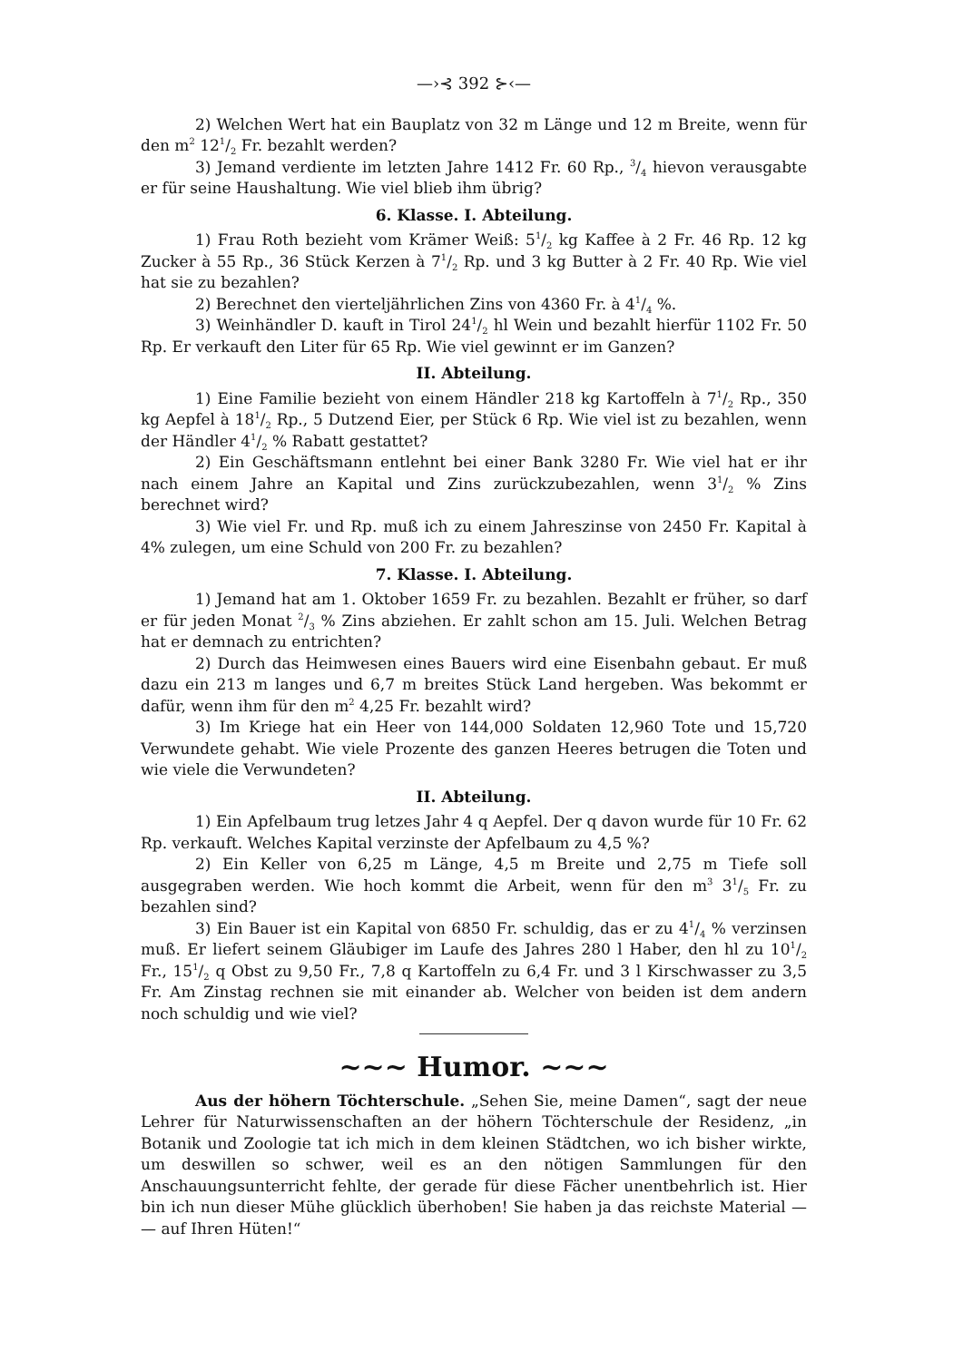—›⊰ 392 ⊱‹—
2) Welchen Wert hat ein Bauplatz von 32 m Länge und 12 m Breite, wenn für den m<sup>2</sup> 121/2 Fr. bezahlt werden?
3) Jemand verdiente im letzten Jahre 1412 Fr. 60 Rp., 3/4 hievon verausgabte er für seine Haushaltung. Wie viel blieb ihm übrig?
6. Klasse. I. Abteilung.
1) Frau Roth bezieht vom Krämer Weiß: 51/2 kg Kaffee à 2 Fr. 46 Rp. 12 kg Zucker à 55 Rp., 36 Stück Kerzen à 71/2 Rp. und 3 kg Butter à 2 Fr. 40 Rp. Wie viel hat sie zu bezahlen?
2) Berechnet den vierteljährlichen Zins von 4360 Fr. à 41/4 %.
3) Weinhändler D. kauft in Tirol 241/2 hl Wein und bezahlt hierfür 1102 Fr. 50 Rp. Er verkauft den Liter für 65 Rp. Wie viel gewinnt er im Ganzen?
II. Abteilung.
1) Eine Familie bezieht von einem Händler 218 kg Kartoffeln à 71/2 Rp., 350 kg Aepfel à 181/2 Rp., 5 Dutzend Eier, per Stück 6 Rp. Wie viel ist zu bezahlen, wenn der Händler 41/2 % Rabatt gestattet?
2) Ein Geschäftsmann entlehnt bei einer Bank 3280 Fr. Wie viel hat er ihr nach einem Jahre an Kapital und Zins zurückzubezahlen, wenn 31/2 % Zins berechnet wird?
3) Wie viel Fr. und Rp. muß ich zu einem Jahreszinse von 2450 Fr. Kapital à 4% zulegen, um eine Schuld von 200 Fr. zu bezahlen?
7. Klasse. I. Abteilung.
1) Jemand hat am 1. Oktober 1659 Fr. zu bezahlen. Bezahlt er früher, so darf er für jeden Monat 2/3 % Zins abziehen. Er zahlt schon am 15. Juli. Welchen Betrag hat er demnach zu entrichten?
2) Durch das Heimwesen eines Bauers wird eine Eisenbahn gebaut. Er muß dazu ein 213 m langes und 6,7 m breites Stück Land hergeben. Was bekommt er dafür, wenn ihm für den m<sup>2</sup> 4,25 Fr. bezahlt wird?
3) Im Kriege hat ein Heer von 144,000 Soldaten 12,960 Tote und 15,720 Verwundete gehabt. Wie viele Prozente des ganzen Heeres betrugen die Toten und wie viele die Verwundeten?
II. Abteilung.
1) Ein Apfelbaum trug letzes Jahr 4 q Aepfel. Der q davon wurde für 10 Fr. 62 Rp. verkauft. Welches Kapital verzinste der Apfelbaum zu 4,5 %?
2) Ein Keller von 6,25 m Länge, 4,5 m Breite und 2,75 m Tiefe soll ausgegraben werden. Wie hoch kommt die Arbeit, wenn für den m<sup>3</sup> 31/5 Fr. zu bezahlen sind?
3) Ein Bauer ist ein Kapital von 6850 Fr. schuldig, das er zu 41/4 % verzinsen muß. Er liefert seinem Gläubiger im Laufe des Jahres 280 l Haber, den hl zu 101/2 Fr., 151/2 q Obst zu 9,50 Fr., 7,8 q Kartoffeln zu 6,4 Fr. und 3 l Kirschwasser zu 3,5 Fr. Am Zinstag rechnen sie mit einander ab. Welcher von beiden ist dem andern noch schuldig und wie viel?
~~~ Humor. ~~~
Aus der höhern Töchterschule. „Sehen Sie, meine Damen“, sagt der neue Lehrer für Naturwissenschaften an der höhern Töchterschule der Residenz, „in Botanik und Zoologie tat ich mich in dem kleinen Städtchen, wo ich bisher wirkte, um deswillen so schwer, weil es an den nötigen Sammlungen für den Anschauungsunterricht fehlte, der gerade für diese Fächer unentbehrlich ist. Hier bin ich nun dieser Mühe glücklich überhoben! Sie haben ja das reichste Material — — auf Ihren Hüten!“